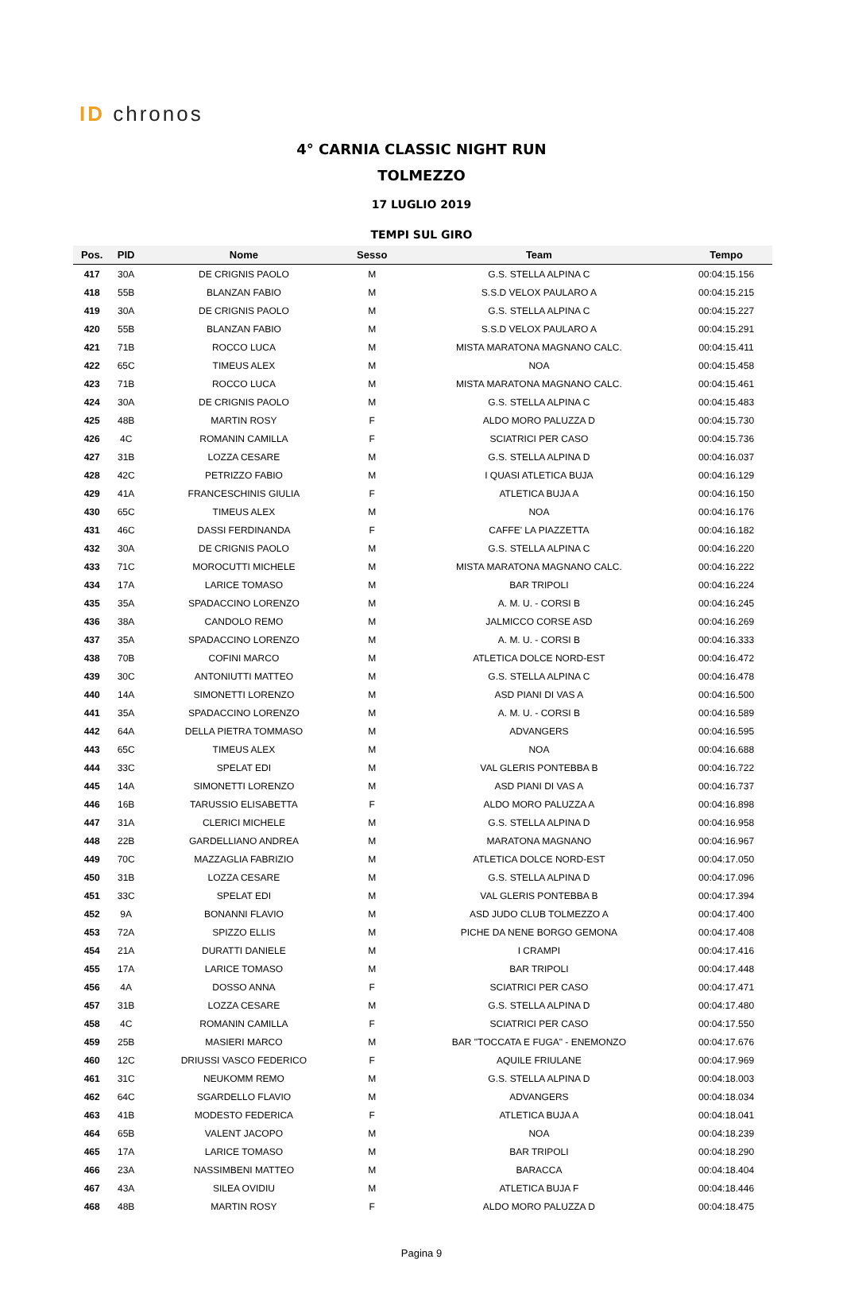ID chronos
4° CARNIA CLASSIC NIGHT RUN
TOLMEZZO
17 LUGLIO 2019
TEMPI SUL GIRO
| Pos. | PID | Nome | Sesso | Team | Tempo |
| --- | --- | --- | --- | --- | --- |
| 417 | 30A | DE CRIGNIS PAOLO | M | G.S. STELLA ALPINA C | 00:04:15.156 |
| 418 | 55B | BLANZAN FABIO | M | S.S.D VELOX PAULARO A | 00:04:15.215 |
| 419 | 30A | DE CRIGNIS PAOLO | M | G.S. STELLA ALPINA C | 00:04:15.227 |
| 420 | 55B | BLANZAN FABIO | M | S.S.D VELOX PAULARO A | 00:04:15.291 |
| 421 | 71B | ROCCO LUCA | M | MISTA MARATONA MAGNANO CALC. | 00:04:15.411 |
| 422 | 65C | TIMEUS ALEX | M | NOA | 00:04:15.458 |
| 423 | 71B | ROCCO LUCA | M | MISTA MARATONA MAGNANO CALC. | 00:04:15.461 |
| 424 | 30A | DE CRIGNIS PAOLO | M | G.S. STELLA ALPINA C | 00:04:15.483 |
| 425 | 48B | MARTIN ROSY | F | ALDO MORO PALUZZA D | 00:04:15.730 |
| 426 | 4C | ROMANIN CAMILLA | F | SCIATRICI PER CASO | 00:04:15.736 |
| 427 | 31B | LOZZA CESARE | M | G.S. STELLA ALPINA D | 00:04:16.037 |
| 428 | 42C | PETRIZZO FABIO | M | I QUASI ATLETICA BUJA | 00:04:16.129 |
| 429 | 41A | FRANCESCHINIS GIULIA | F | ATLETICA BUJA A | 00:04:16.150 |
| 430 | 65C | TIMEUS ALEX | M | NOA | 00:04:16.176 |
| 431 | 46C | DASSI FERDINANDA | F | CAFFE' LA PIAZZETTA | 00:04:16.182 |
| 432 | 30A | DE CRIGNIS PAOLO | M | G.S. STELLA ALPINA C | 00:04:16.220 |
| 433 | 71C | MOROCUTTI MICHELE | M | MISTA MARATONA MAGNANO CALC. | 00:04:16.222 |
| 434 | 17A | LARICE TOMASO | M | BAR TRIPOLI | 00:04:16.224 |
| 435 | 35A | SPADACCINO LORENZO | M | A. M. U. - CORSI B | 00:04:16.245 |
| 436 | 38A | CANDOLO REMO | M | JALMICCO CORSE ASD | 00:04:16.269 |
| 437 | 35A | SPADACCINO LORENZO | M | A. M. U. - CORSI B | 00:04:16.333 |
| 438 | 70B | COFINI MARCO | M | ATLETICA DOLCE NORD-EST | 00:04:16.472 |
| 439 | 30C | ANTONIUTTI MATTEO | M | G.S. STELLA ALPINA C | 00:04:16.478 |
| 440 | 14A | SIMONETTI LORENZO | M | ASD PIANI DI VAS A | 00:04:16.500 |
| 441 | 35A | SPADACCINO LORENZO | M | A. M. U. - CORSI B | 00:04:16.589 |
| 442 | 64A | DELLA PIETRA TOMMASO | M | ADVANGERS | 00:04:16.595 |
| 443 | 65C | TIMEUS ALEX | M | NOA | 00:04:16.688 |
| 444 | 33C | SPELAT EDI | M | VAL GLERIS PONTEBBA B | 00:04:16.722 |
| 445 | 14A | SIMONETTI LORENZO | M | ASD PIANI DI VAS A | 00:04:16.737 |
| 446 | 16B | TARUSSIO ELISABETTA | F | ALDO MORO PALUZZA A | 00:04:16.898 |
| 447 | 31A | CLERICI MICHELE | M | G.S. STELLA ALPINA D | 00:04:16.958 |
| 448 | 22B | GARDELLIANO ANDREA | M | MARATONA MAGNANO | 00:04:16.967 |
| 449 | 70C | MAZZAGLIA FABRIZIO | M | ATLETICA DOLCE NORD-EST | 00:04:17.050 |
| 450 | 31B | LOZZA CESARE | M | G.S. STELLA ALPINA D | 00:04:17.096 |
| 451 | 33C | SPELAT EDI | M | VAL GLERIS PONTEBBA B | 00:04:17.394 |
| 452 | 9A | BONANNI FLAVIO | M | ASD JUDO CLUB TOLMEZZO A | 00:04:17.400 |
| 453 | 72A | SPIZZO ELLIS | M | PICHE DA NENE BORGO GEMONA | 00:04:17.408 |
| 454 | 21A | DURATTI DANIELE | M | I CRAMPI | 00:04:17.416 |
| 455 | 17A | LARICE TOMASO | M | BAR TRIPOLI | 00:04:17.448 |
| 456 | 4A | DOSSO ANNA | F | SCIATRICI PER CASO | 00:04:17.471 |
| 457 | 31B | LOZZA CESARE | M | G.S. STELLA ALPINA D | 00:04:17.480 |
| 458 | 4C | ROMANIN CAMILLA | F | SCIATRICI PER CASO | 00:04:17.550 |
| 459 | 25B | MASIERI MARCO | M | BAR "TOCCATA E FUGA" - ENEMONZO | 00:04:17.676 |
| 460 | 12C | DRIUSSI VASCO FEDERICO | F | AQUILE FRIULANE | 00:04:17.969 |
| 461 | 31C | NEUKOMM REMO | M | G.S. STELLA ALPINA D | 00:04:18.003 |
| 462 | 64C | SGARDELLO FLAVIO | M | ADVANGERS | 00:04:18.034 |
| 463 | 41B | MODESTO FEDERICA | F | ATLETICA BUJA A | 00:04:18.041 |
| 464 | 65B | VALENT JACOPO | M | NOA | 00:04:18.239 |
| 465 | 17A | LARICE TOMASO | M | BAR TRIPOLI | 00:04:18.290 |
| 466 | 23A | NASSIMBENI MATTEO | M | BARACCA | 00:04:18.404 |
| 467 | 43A | SILEA OVIDIU | M | ATLETICA BUJA F | 00:04:18.446 |
| 468 | 48B | MARTIN ROSY | F | ALDO MORO PALUZZA D | 00:04:18.475 |
Pagina 9